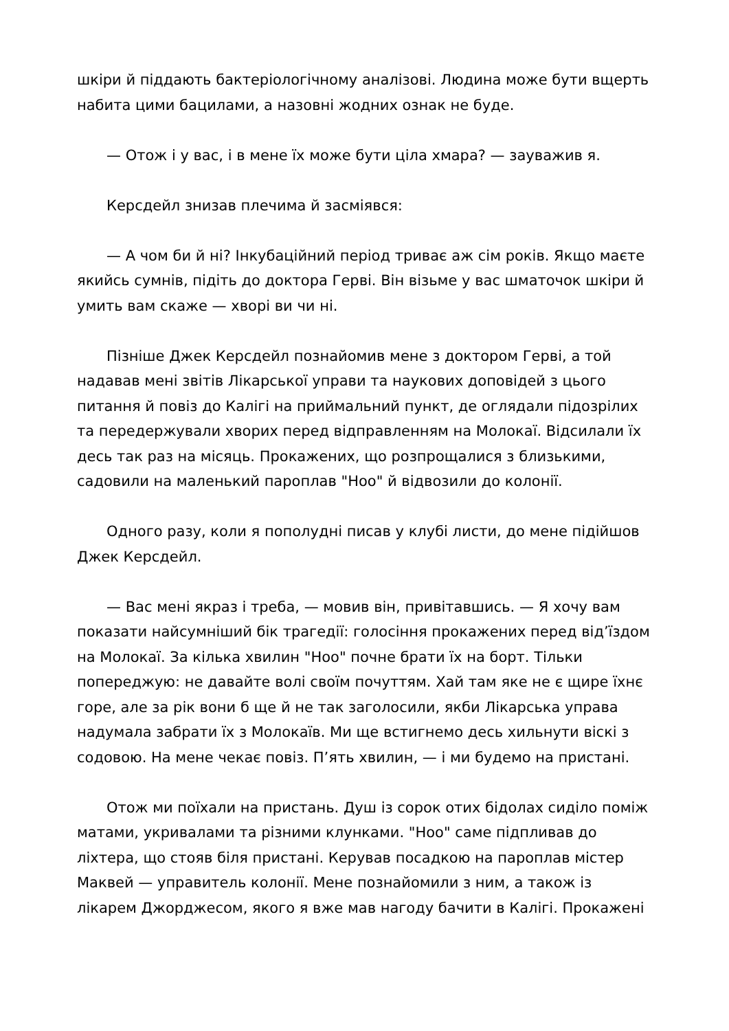шкіри й піддають бактеріологічному аналізові. Людина може бути вщерть набита цими бацилами, а назовні жодних ознак не буде.
— Отож і у вас, і в мене їх може бути ціла хмара? — зауважив я.
Керсдейл знизав плечима й засміявся:
— А чом би й ні? Інкубаційний період триває аж сім років. Якщо маєте якийсь сумнів, підіть до доктора Герві. Він візьме у вас шматочок шкіри й умить вам скаже — хворі ви чи ні.
Пізніше Джек Керсдейл познайомив мене з доктором Герві, а той надавав мені звітів Лікарської управи та наукових доповідей з цього питання й повіз до Калігі на приймальний пункт, де оглядали підозрілих та передержували хворих перед відправленням на Молокаї. Відсилали їх десь так раз на місяць. Прокажених, що розпрощалися з близькими, садовили на маленький пароплав "Ноо" й відвозили до колонії.
Одного разу, коли я пополудні писав у клубі листи, до мене підійшов Джек Керсдейл.
— Вас мені якраз і треба, — мовив він, привітавшись. — Я хочу вам показати найсумніший бік трагедії: голосіння прокажених перед від’їздом на Молокаї. За кілька хвилин "Ноо" почне брати їх на борт. Тільки попереджую: не давайте волі своїм почуттям. Хай там яке не є щире їхнє горе, але за рік вони б ще й не так заголосили, якби Лікарська управа надумала забрати їх з Молокаїв. Ми ще встигнемо десь хильнути віскі з содовою. На мене чекає повіз. П’ять хвилин, — і ми будемо на пристані.
Отож ми поїхали на пристань. Душ із сорок отих бідолах сиділо поміж матами, укривалами та різними клунками. "Ноо" саме підпливав до ліхтера, що стояв біля пристані. Керував посадкою на пароплав містер Маквей — управитель колонії. Мене познайомили з ним, а також із лікарем Джорджесом, якого я вже мав нагоду бачити в Калігі. Прокажені